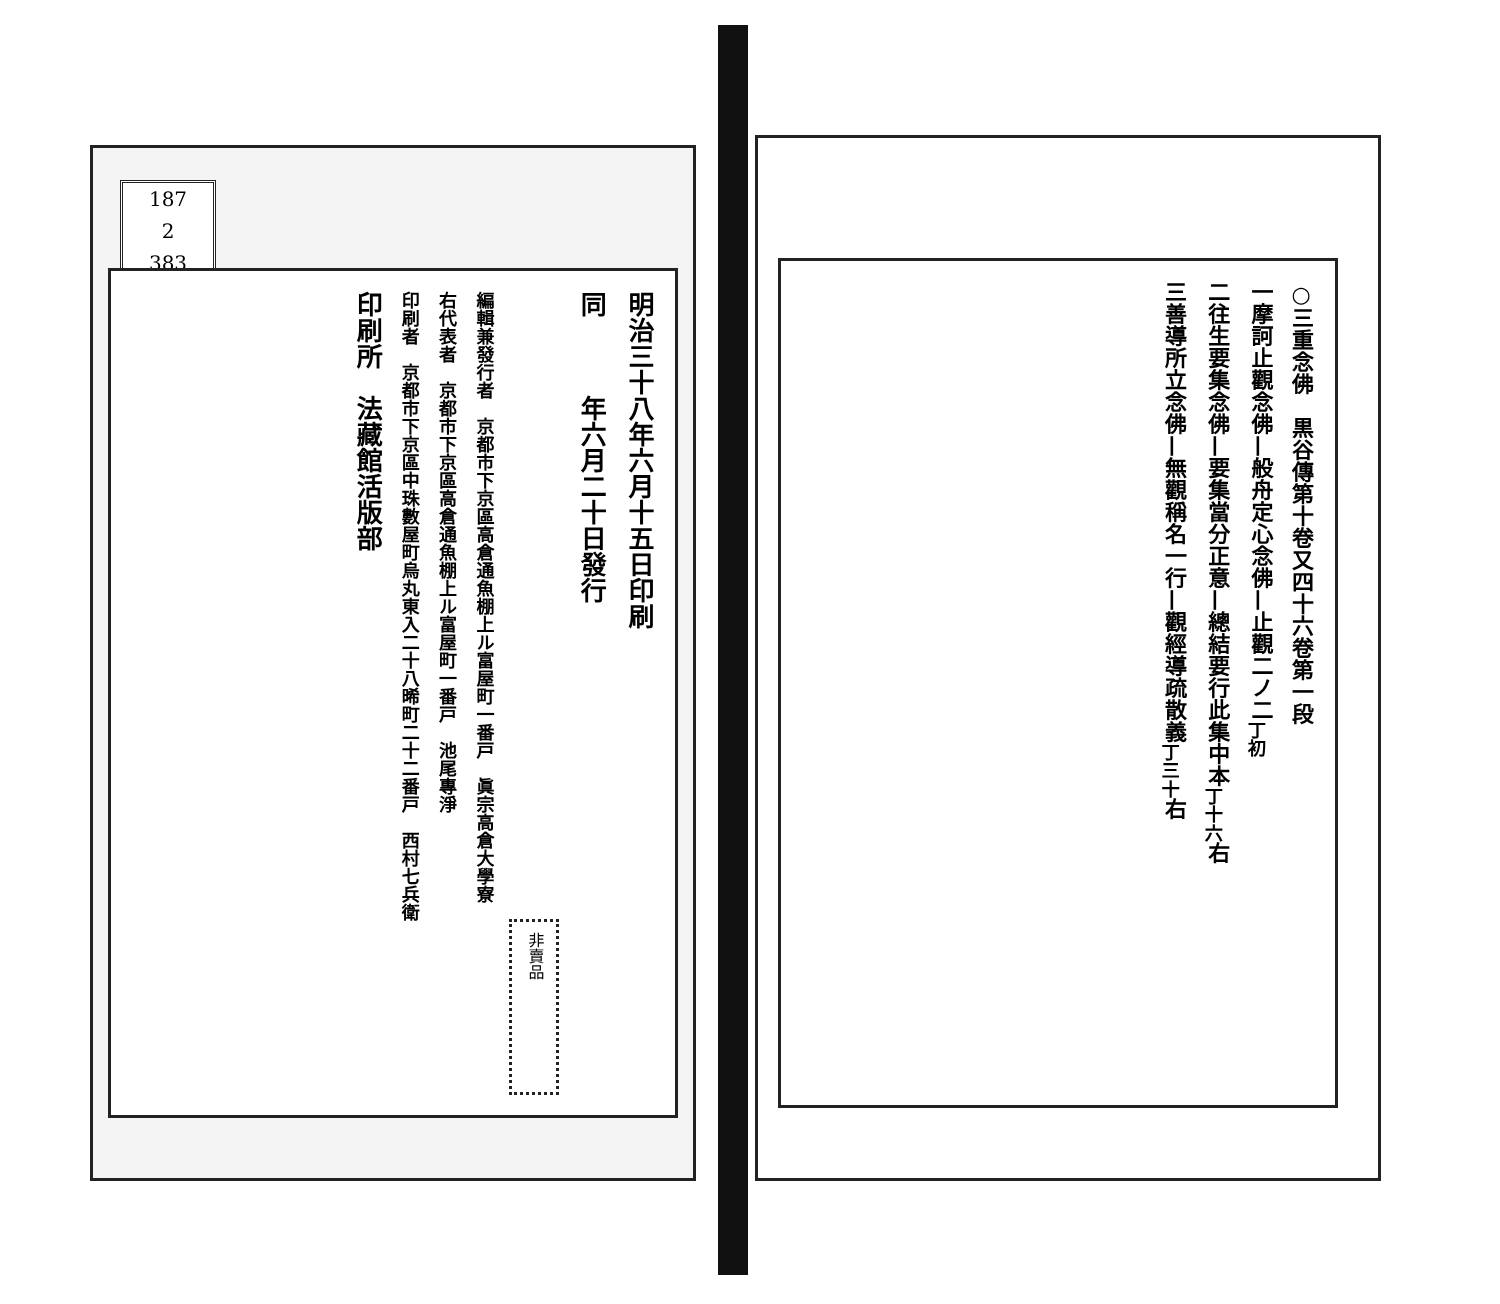187
2
383
明治三十八年六月十五日印刷
同　　　年六月二十日發行
非賣品
編輯兼發行者　京都市下京區高倉通魚棚上ル富屋町一番戸　眞宗高倉大學寮
右代表者　京都市下京區高倉通魚棚上ル富屋町一番戸　池尾專淨
印刷者　京都市下京區中珠數屋町烏丸東入二十八晞町二十二番戸　西村七兵衛
印刷所　法藏館活版部
○三重念佛　黒谷傳第十卷又四十六卷第一段
一摩訶止觀念佛—般舟定心念佛—止觀二ノ二<sub>丁初</sub>
二往生要集念佛—要集當分正意—總結要行此集中本<sub>丁十六</sub>右
三善導所立念佛—無觀稱名一行—觀經導疏散義<sub>丁三十</sub>右